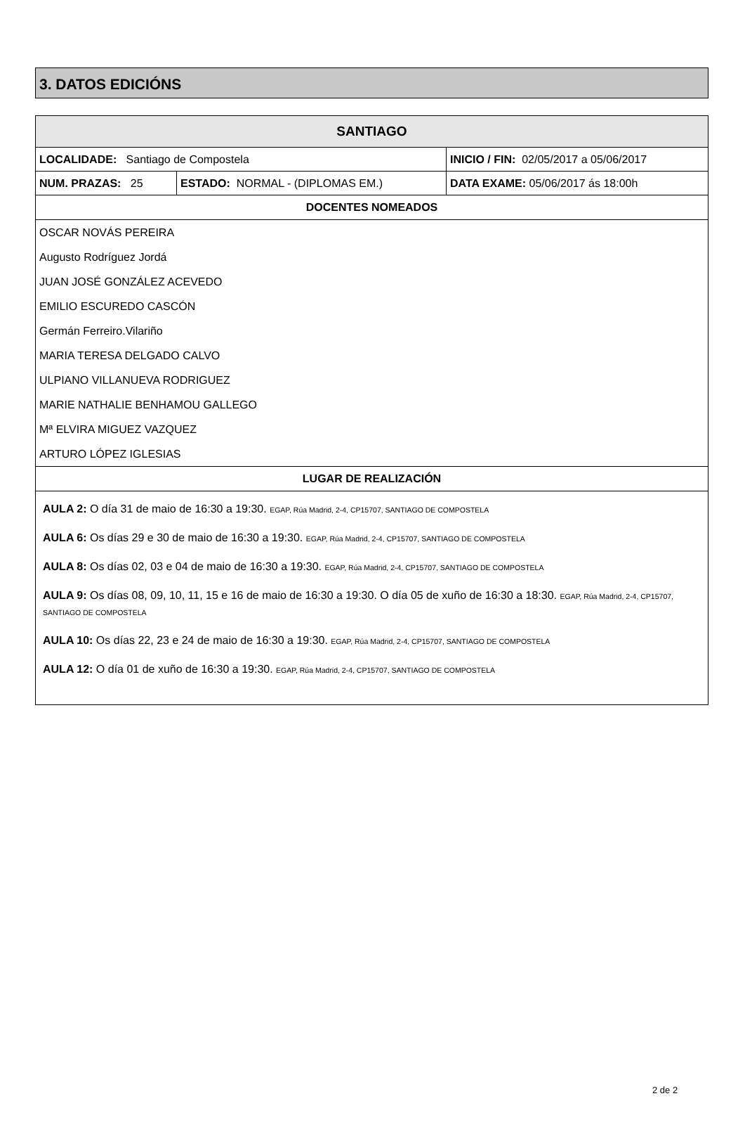3. DATOS EDICIÓNS
| SANTIAGO | | |
| --- | --- | --- |
| LOCALIDADE: Santiago de Compostela | | INICIO / FIN: 02/05/2017 a 05/06/2017 |
| NUM. PRAZAS: 25 | ESTADO: NORMAL - (DIPLOMAS EM.) | DATA EXAME: 05/06/2017 ás 18:00h |
| DOCENTES NOMEADOS | | |
| OSCAR NOVÁS PEREIRA | | |
| Augusto Rodríguez Jordá | | |
| JUAN JOSÉ GONZÁLEZ ACEVEDO | | |
| EMILIO ESCUREDO CASCÓN | | |
| Germán Ferreiro.Vilariño | | |
| MARIA TERESA DELGADO CALVO | | |
| ULPIANO VILLANUEVA RODRIGUEZ | | |
| MARIE NATHALIE BENHAMOU GALLEGO | | |
| Mª ELVIRA MIGUEZ VAZQUEZ | | |
| ARTURO LÓPEZ IGLESIAS | | |
| LUGAR DE REALIZACIÓN | | |
| AULA 2: O día 31 de maio de 16:30 a 19:30. EGAP, Rúa Madrid, 2-4, CP15707, SANTIAGO DE COMPOSTELA AULA 6: Os días 29 e 30 de maio de 16:30 a 19:30. EGAP, Rúa Madrid, 2-4, CP15707, SANTIAGO DE COMPOSTELA AULA 8: Os días 02, 03 e 04 de maio de 16:30 a 19:30. EGAP, Rúa Madrid, 2-4, CP15707, SANTIAGO DE COMPOSTELA AULA 9: Os días 08, 09, 10, 11, 15 e 16 de maio de 16:30 a 19:30. O día 05 de xuño de 16:30 a 18:30. EGAP, Rúa Madrid, 2-4, CP15707, SANTIAGO DE COMPOSTELA AULA 10: Os días 22, 23 e 24 de maio de 16:30 a 19:30. EGAP, Rúa Madrid, 2-4, CP15707, SANTIAGO DE COMPOSTELA AULA 12: O día 01 de xuño de 16:30 a 19:30. EGAP, Rúa Madrid, 2-4, CP15707, SANTIAGO DE COMPOSTELA | | |
2 de 2